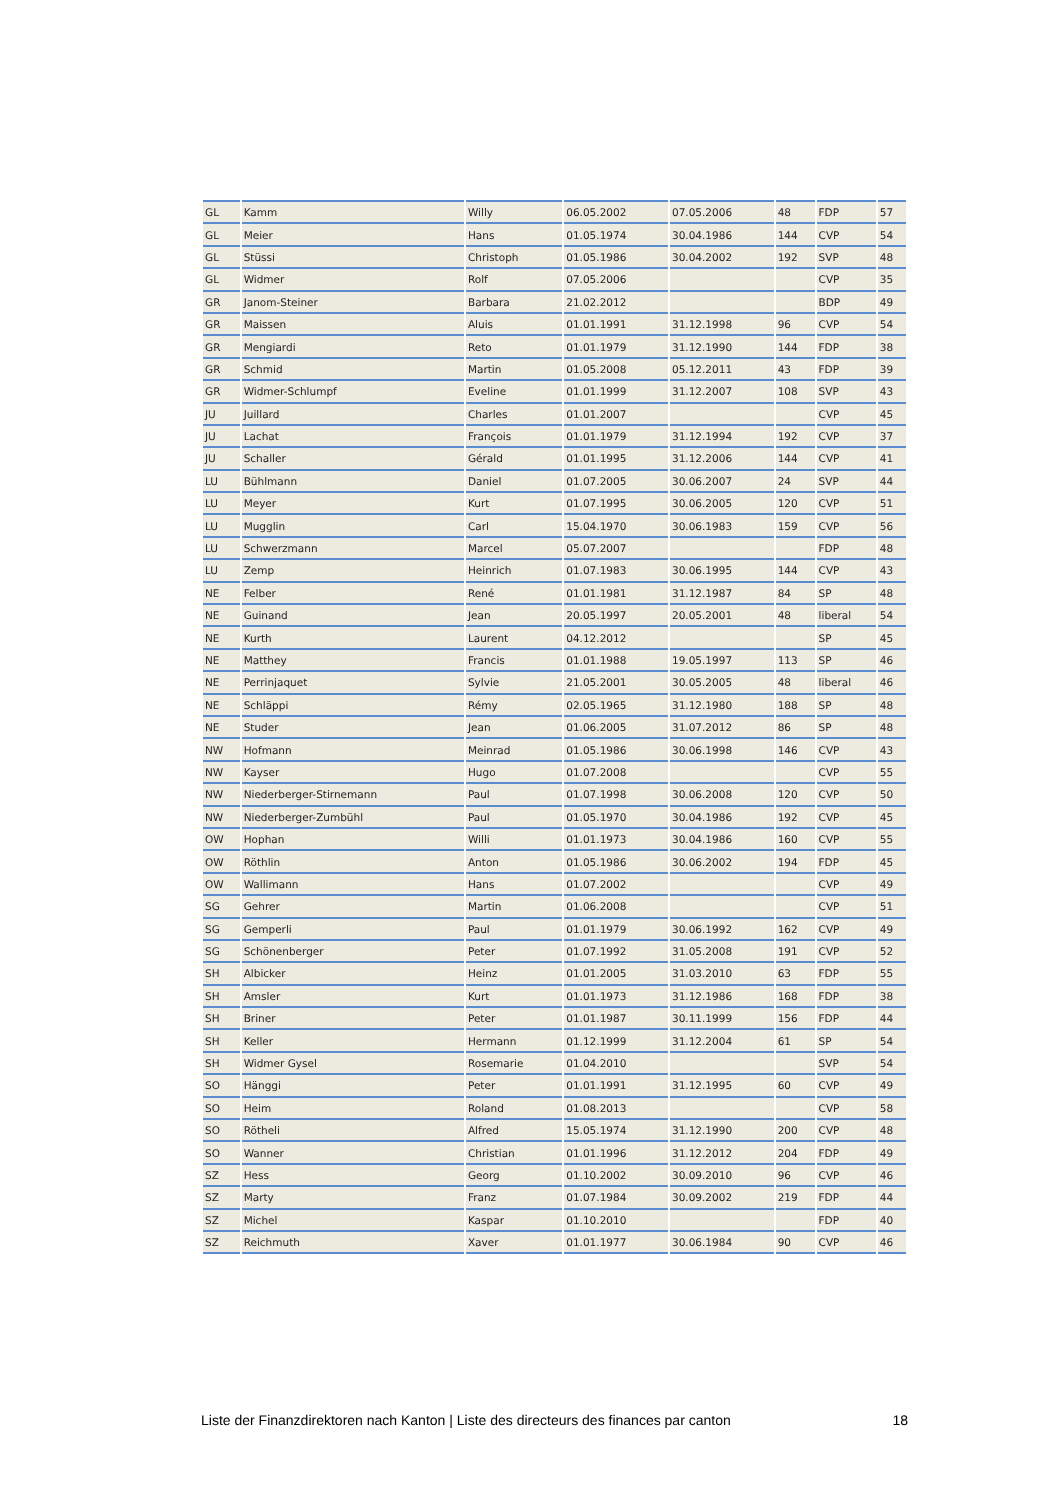| GL | Kamm | Willy | 06.05.2002 | 07.05.2006 | 48 | FDP | 57 |
| GL | Meier | Hans | 01.05.1974 | 30.04.1986 | 144 | CVP | 54 |
| GL | Stüssi | Christoph | 01.05.1986 | 30.04.2002 | 192 | SVP | 48 |
| GL | Widmer | Rolf | 07.05.2006 | | | CVP | 35 |
| GR | Janom-Steiner | Barbara | 21.02.2012 | | | BDP | 49 |
| GR | Maissen | Aluis | 01.01.1991 | 31.12.1998 | 96 | CVP | 54 |
| GR | Mengiardi | Reto | 01.01.1979 | 31.12.1990 | 144 | FDP | 38 |
| GR | Schmid | Martin | 01.05.2008 | 05.12.2011 | 43 | FDP | 39 |
| GR | Widmer-Schlumpf | Eveline | 01.01.1999 | 31.12.2007 | 108 | SVP | 43 |
| JU | Juillard | Charles | 01.01.2007 | | | CVP | 45 |
| JU | Lachat | François | 01.01.1979 | 31.12.1994 | 192 | CVP | 37 |
| JU | Schaller | Gérald | 01.01.1995 | 31.12.2006 | 144 | CVP | 41 |
| LU | Bühlmann | Daniel | 01.07.2005 | 30.06.2007 | 24 | SVP | 44 |
| LU | Meyer | Kurt | 01.07.1995 | 30.06.2005 | 120 | CVP | 51 |
| LU | Mugglin | Carl | 15.04.1970 | 30.06.1983 | 159 | CVP | 56 |
| LU | Schwerzmann | Marcel | 05.07.2007 | | | FDP | 48 |
| LU | Zemp | Heinrich | 01.07.1983 | 30.06.1995 | 144 | CVP | 43 |
| NE | Felber | René | 01.01.1981 | 31.12.1987 | 84 | SP | 48 |
| NE | Guinand | Jean | 20.05.1997 | 20.05.2001 | 48 | liberal | 54 |
| NE | Kurth | Laurent | 04.12.2012 | | | SP | 45 |
| NE | Matthey | Francis | 01.01.1988 | 19.05.1997 | 113 | SP | 46 |
| NE | Perrinjaquet | Sylvie | 21.05.2001 | 30.05.2005 | 48 | liberal | 46 |
| NE | Schläppi | Rémy | 02.05.1965 | 31.12.1980 | 188 | SP | 48 |
| NE | Studer | Jean | 01.06.2005 | 31.07.2012 | 86 | SP | 48 |
| NW | Hofmann | Meinrad | 01.05.1986 | 30.06.1998 | 146 | CVP | 43 |
| NW | Kayser | Hugo | 01.07.2008 | | | CVP | 55 |
| NW | Niederberger-Stirnemann | Paul | 01.07.1998 | 30.06.2008 | 120 | CVP | 50 |
| NW | Niederberger-Zumbühl | Paul | 01.05.1970 | 30.04.1986 | 192 | CVP | 45 |
| OW | Hophan | Willi | 01.01.1973 | 30.04.1986 | 160 | CVP | 55 |
| OW | Röthlin | Anton | 01.05.1986 | 30.06.2002 | 194 | FDP | 45 |
| OW | Wallimann | Hans | 01.07.2002 | | | CVP | 49 |
| SG | Gehrer | Martin | 01.06.2008 | | | CVP | 51 |
| SG | Gemperli | Paul | 01.01.1979 | 30.06.1992 | 162 | CVP | 49 |
| SG | Schönenberger | Peter | 01.07.1992 | 31.05.2008 | 191 | CVP | 52 |
| SH | Albicker | Heinz | 01.01.2005 | 31.03.2010 | 63 | FDP | 55 |
| SH | Amsler | Kurt | 01.01.1973 | 31.12.1986 | 168 | FDP | 38 |
| SH | Briner | Peter | 01.01.1987 | 30.11.1999 | 156 | FDP | 44 |
| SH | Keller | Hermann | 01.12.1999 | 31.12.2004 | 61 | SP | 54 |
| SH | Widmer Gysel | Rosemarie | 01.04.2010 | | | SVP | 54 |
| SO | Hänggi | Peter | 01.01.1991 | 31.12.1995 | 60 | CVP | 49 |
| SO | Heim | Roland | 01.08.2013 | | | CVP | 58 |
| SO | Rötheli | Alfred | 15.05.1974 | 31.12.1990 | 200 | CVP | 48 |
| SO | Wanner | Christian | 01.01.1996 | 31.12.2012 | 204 | FDP | 49 |
| SZ | Hess | Georg | 01.10.2002 | 30.09.2010 | 96 | CVP | 46 |
| SZ | Marty | Franz | 01.07.1984 | 30.09.2002 | 219 | FDP | 44 |
| SZ | Michel | Kaspar | 01.10.2010 | | | FDP | 40 |
| SZ | Reichmuth | Xaver | 01.01.1977 | 30.06.1984 | 90 | CVP | 46 |
Liste der Finanzdirektoren nach Kanton | Liste des directeurs des finances par canton 18